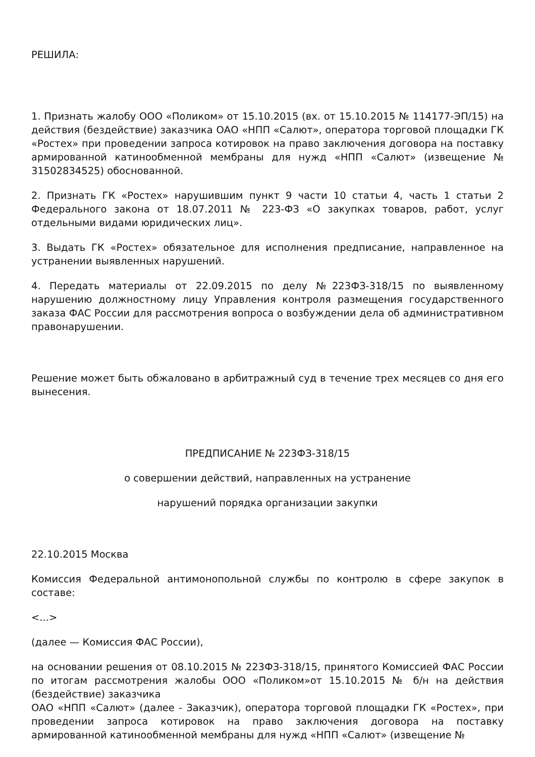РЕШИЛА:
1. Признать жалобу ООО «Поликом» от 15.10.2015 (вх. от 15.10.2015 № 114177-ЭП/15) на действия (бездействие) заказчика ОАО «НПП «Салют», оператора торговой площадки ГК «Ростех» при проведении запроса котировок на право заключения договора на поставку армированной катинообменной мембраны для нужд «НПП «Салют» (извещение № 31502834525) обоснованной.
2. Признать ГК «Ростех» нарушившим пункт 9 части 10 статьи 4, часть 1 статьи 2 Федерального закона от 18.07.2011 № 223-ФЗ «О закупках товаров, работ, услуг отдельными видами юридических лиц».
3. Выдать ГК «Ростех» обязательное для исполнения предписание, направленное на устранении выявленных нарушений.
4. Передать материалы от 22.09.2015 по делу №223ФЗ-318/15 по выявленному нарушению должностному лицу Управления контроля размещения государственного заказа ФАС России для рассмотрения вопроса о возбуждении дела об административном правонарушении.
Решение может быть обжаловано в арбитражный суд в течение трех месяцев со дня его вынесения.
ПРЕДПИСАНИЕ № 223ФЗ-318/15
о совершении действий, направленных на устранение
нарушений порядка организации закупки
22.10.2015 Москва
Комиссия Федеральной антимонопольной службы по контролю в сфере закупок в составе:
<...>
(далее — Комиссия ФАС России),
на основании решения от 08.10.2015 № 223ФЗ-318/15, принятого Комиссией ФАС России по итогам рассмотрения жалобы ООО «Поликом»от 15.10.2015 № б/н на действия (бездействие) заказчика
ОАО «НПП «Салют» (далее - Заказчик), оператора торговой площадки ГК «Ростех», при проведении запроса котировок на право заключения договора на поставку армированной катинообменной мембраны для нужд «НПП «Салют» (извещение №